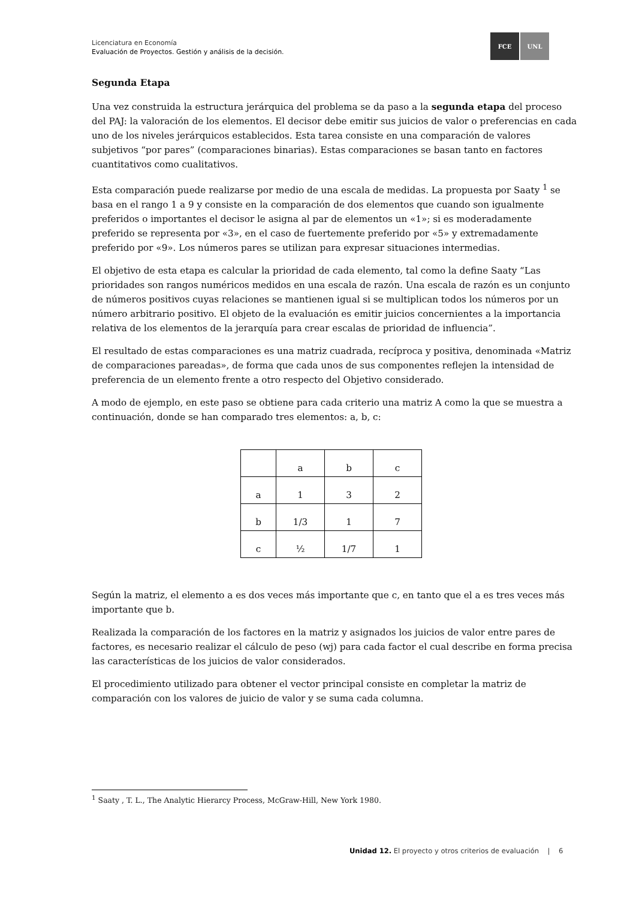Licenciatura en Economía
Evaluación de Proyectos. Gestión y análisis de la decisión.
FCE UNL
Segunda Etapa
Una vez construida la estructura jerárquica del problema se da paso a la segunda etapa del proceso del PAJ: la valoración de los elementos. El decisor debe emitir sus juicios de valor o preferencias en cada uno de los niveles jerárquicos establecidos. Esta tarea consiste en una comparación de valores subjetivos “por pares” (comparaciones binarias). Estas comparaciones se basan tanto en factores cuantitativos como cualitativos.
Esta comparación puede realizarse por medio de una escala de medidas. La propuesta por Saaty <sup>1</sup> se basa en el rango 1 a 9 y consiste en la comparación de dos elementos que cuando son igualmente preferidos o importantes el decisor le asigna al par de elementos un «1»; si es moderadamente preferido se representa por «3», en el caso de fuertemente preferido por «5» y extremadamente preferido por «9». Los números pares se utilizan para expresar situaciones intermedias.
El objetivo de esta etapa es calcular la prioridad de cada elemento, tal como la define Saaty “Las prioridades son rangos numéricos medidos en una escala de razón. Una escala de razón es un conjunto de números positivos cuyas relaciones se mantienen igual si se multiplican todos los números por un número arbitrario positivo. El objeto de la evaluación es emitir juicios concernientes a la importancia relativa de los elementos de la jerarquía para crear escalas de prioridad de influencia”.
El resultado de estas comparaciones es una matriz cuadrada, recíproca y positiva, denominada «Matriz de comparaciones pareadas», de forma que cada unos de sus componentes reflejen la intensidad de preferencia de un elemento frente a otro respecto del Objetivo considerado.
A modo de ejemplo, en este paso se obtiene para cada criterio una matriz A como la que se muestra a continuación, donde se han comparado tres elementos: a, b, c:
| | a | b | c |
| a | 1 | 3 | 2 |
| b | 1/3 | 1 | 7 |
| c | ½ | 1/7 | 1 |
Según la matriz, el elemento a es dos veces más importante que c, en tanto que el a es tres veces más importante que b.
Realizada la comparación de los factores en la matriz y asignados los juicios de valor entre pares de factores, es necesario realizar el cálculo de peso (wj) para cada factor el cual describe en forma precisa las características de los juicios de valor considerados.
El procedimiento utilizado para obtener el vector principal consiste en completar la matriz de comparación con los valores de juicio de valor y se suma cada columna.
<sup>1</sup> Saaty , T. L., The Analytic Hierarcy Process, McGraw-Hill, New York 1980.
Unidad 12. El proyecto y otros criterios de evaluación | 6